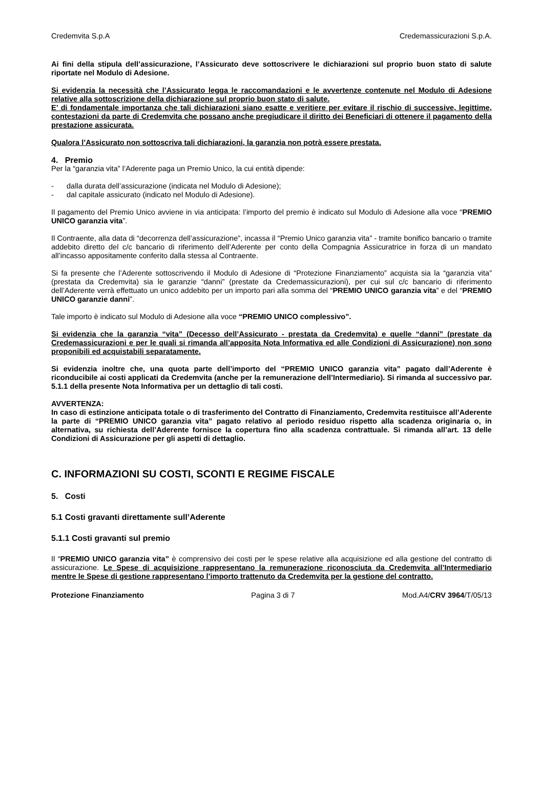Credemvita S.p.A Credemassicurazioni S.p.A.
Ai fini della stipula dell’assicurazione, l’Assicurato deve sottoscrivere le dichiarazioni sul proprio buon stato di salute riportate nel Modulo di Adesione.
Si evidenzia la necessità che l’Assicurato legga le raccomandazioni e le avvertenze contenute nel Modulo di Adesione relative alla sottoscrizione della dichiarazione sul proprio buon stato di salute.
E’ di fondamentale importanza che tali dichiarazioni siano esatte e veritiere per evitare il rischio di successive, legittime, contestazioni da parte di Credemvita che possano anche pregiudicare il diritto dei Beneficiari di ottenere il pagamento della prestazione assicurata.
Qualora l’Assicurato non sottoscriva tali dichiarazioni, la garanzia non potrà essere prestata.
4. Premio
Per la “garanzia vita” l’Aderente paga un Premio Unico, la cui entità dipende:
- dalla durata dell’assicurazione (indicata nel Modulo di Adesione);
- dal capitale assicurato (indicato nel Modulo di Adesione).
Il pagamento del Premio Unico avviene in via anticipata: l’importo del premio è indicato sul Modulo di Adesione alla voce “PREMIO UNICO garanzia vita”.
Il Contraente, alla data di “decorrenza dell’assicurazione”, incassa il “Premio Unico garanzia vita” - tramite bonifico bancario o tramite addebito diretto del c/c bancario di riferimento dell’Aderente per conto della Compagnia Assicuratrice in forza di un mandato all’incasso appositamente conferito dalla stessa al Contraente.
Si fa presente che l’Aderente sottoscrivendo il Modulo di Adesione di “Protezione Finanziamento” acquista sia la “garanzia vita” (prestata da Credemvita) sia le garanzie “danni” (prestate da Credemassicurazioni), per cui sul c/c bancario di riferimento dell’Aderente verrà effettuato un unico addebito per un importo pari alla somma del “PREMIO UNICO garanzia vita” e del “PREMIO UNICO garanzie danni”.
Tale importo è indicato sul Modulo di Adesione alla voce “PREMIO UNICO complessivo”.
Si evidenzia che la garanzia “vita” (Decesso dell’Assicurato - prestata da Credemvita) e quelle “danni” (prestate da Credemassicurazioni e per le quali si rimanda all’apposita Nota Informativa ed alle Condizioni di Assicurazione) non sono proponibili ed acquistabili separatamente.
Si evidenzia inoltre che, una quota parte dell’importo del “PREMIO UNICO garanzia vita” pagato dall’Aderente è riconducibile ai costi applicati da Credemvita (anche per la remunerazione dell’Intermediario). Si rimanda al successivo par. 5.1.1 della presente Nota Informativa per un dettaglio di tali costi.
AVVERTENZA:
In caso di estinzione anticipata totale o di trasferimento del Contratto di Finanziamento, Credemvita restituisce all’Aderente la parte di “PREMIO UNICO garanzia vita” pagato relativo al periodo residuo rispetto alla scadenza originaria o, in alternativa, su richiesta dell’Aderente fornisce la copertura fino alla scadenza contrattuale. Si rimanda all’art. 13 delle Condizioni di Assicurazione per gli aspetti di dettaglio.
C. INFORMAZIONI SU COSTI, SCONTI E REGIME FISCALE
5. Costi
5.1 Costi gravanti direttamente sull’Aderente
5.1.1 Costi gravanti sul premio
Il “PREMIO UNICO garanzia vita” è comprensivo dei costi per le spese relative alla acquisizione ed alla gestione del contratto di assicurazione. Le Spese di acquisizione rappresentano la remunerazione riconosciuta da Credemvita all’Intermediario mentre le Spese di gestione rappresentano l’importo trattenuto da Credemvita per la gestione del contratto.
Protezione Finanziamento Pagina 3 di 7 Mod.A4/CRV 3964/T/05/13